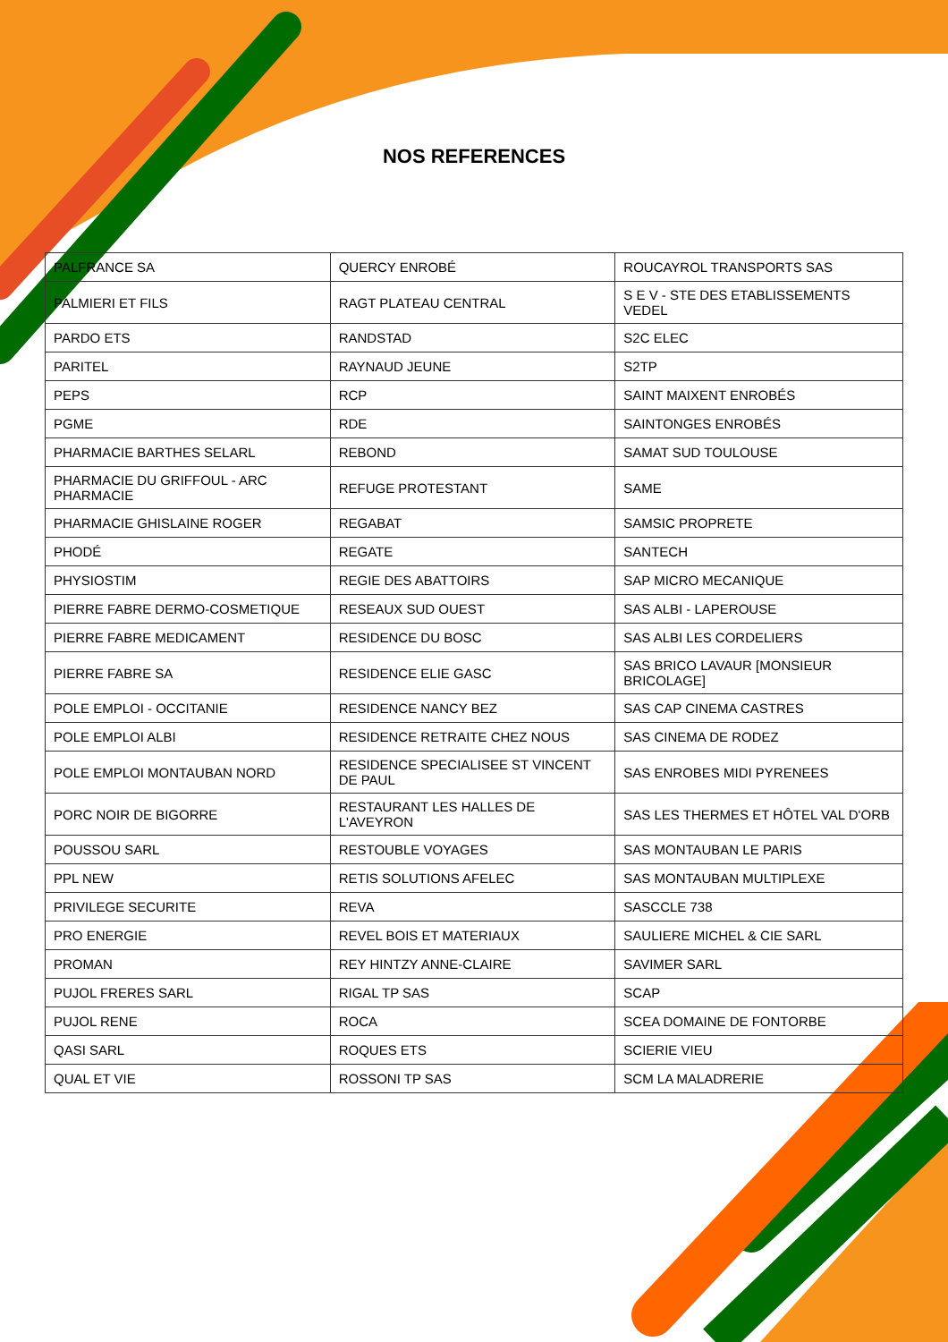NOS REFERENCES
| PALFRANCE SA | QUERCY ENROBÉ | ROUCAYROL TRANSPORTS SAS |
| PALMIERI ET FILS | RAGT PLATEAU CENTRAL | S E V - STE DES ETABLISSEMENTS VEDEL |
| PARDO ETS | RANDSTAD | S2C ELEC |
| PARITEL | RAYNAUD JEUNE | S2TP |
| PEPS | RCP | SAINT MAIXENT ENROBÉS |
| PGME | RDE | SAINTONGES ENROBÉS |
| PHARMACIE BARTHES SELARL | REBOND | SAMAT SUD TOULOUSE |
| PHARMACIE DU GRIFFOUL - ARC PHARMACIE | REFUGE PROTESTANT | SAME |
| PHARMACIE GHISLAINE ROGER | REGABAT | SAMSIC PROPRETE |
| PHODÉ | REGATE | SANTECH |
| PHYSIOSTIM | REGIE DES ABATTOIRS | SAP MICRO MECANIQUE |
| PIERRE FABRE DERMO-COSMETIQUE | RESEAUX SUD OUEST | SAS ALBI - LAPEROUSE |
| PIERRE FABRE MEDICAMENT | RESIDENCE DU BOSC | SAS ALBI LES CORDELIERS |
| PIERRE FABRE SA | RESIDENCE ELIE GASC | SAS BRICO LAVAUR [MONSIEUR BRICOLAGE] |
| POLE EMPLOI - OCCITANIE | RESIDENCE NANCY BEZ | SAS CAP CINEMA CASTRES |
| POLE EMPLOI ALBI | RESIDENCE RETRAITE CHEZ NOUS | SAS CINEMA DE RODEZ |
| POLE EMPLOI MONTAUBAN NORD | RESIDENCE SPECIALISEE ST VINCENT DE PAUL | SAS ENROBES MIDI PYRENEES |
| PORC NOIR DE BIGORRE | RESTAURANT LES HALLES DE L'AVEYRON | SAS LES THERMES ET HÔTEL VAL D'ORB |
| POUSSOU SARL | RESTOUBLE VOYAGES | SAS MONTAUBAN LE PARIS |
| PPL NEW | RETIS SOLUTIONS AFELEC | SAS MONTAUBAN MULTIPLEXE |
| PRIVILEGE SECURITE | REVA | SASCCLE 738 |
| PRO ENERGIE | REVEL BOIS ET MATERIAUX | SAULIERE MICHEL & CIE SARL |
| PROMAN | REY HINTZY ANNE-CLAIRE | SAVIMER SARL |
| PUJOL FRERES SARL | RIGAL TP SAS | SCAP |
| PUJOL RENE | ROCA | SCEA DOMAINE DE FONTORBE |
| QASI SARL | ROQUES ETS | SCIERIE VIEU |
| QUAL ET VIE | ROSSONI TP SAS | SCM LA MALADRERIE |